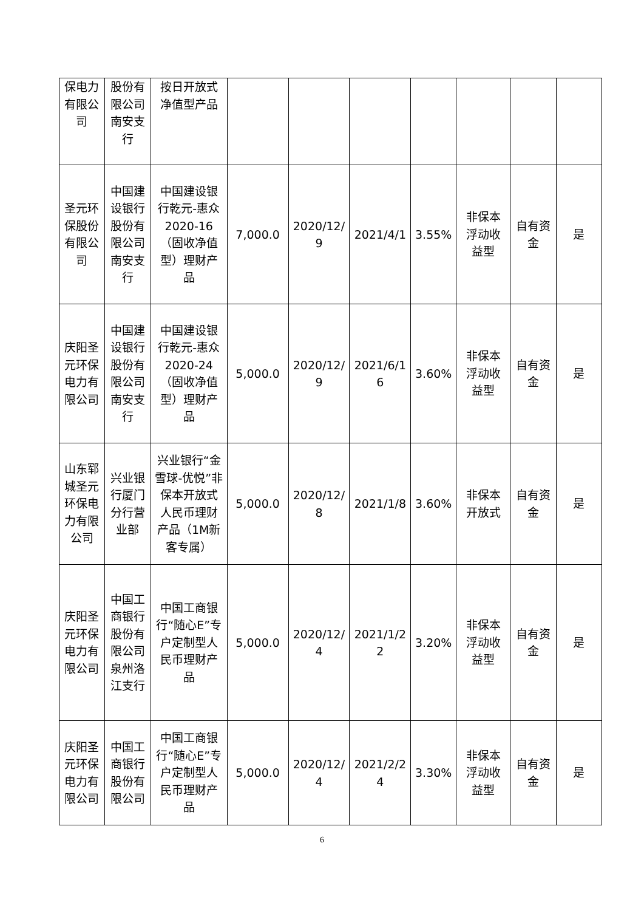| 保电力有限公司 | 股份有限公司南安支行 | 按日开放式净值型产品 | | | | | | | |
| 圣元环保股份有限公司 | 中国建设银行股份有限公司南安支行 | 中国建设银行乾元-惠众 2020-16（固收净值型）理财产品 | 7,000.0 | 2020/12/9 | 2021/4/1 | 3.55% | 非保本浮动收益型 | 自有资金 | 是 |
| 庆阳圣元环保电力有限公司 | 中国建设银行股份有限公司南安支行 | 中国建设银行乾元-惠众 2020-24（固收净值型）理财产品 | 5,000.0 | 2020/12/9 | 2021/6/16 | 3.60% | 非保本浮动收益型 | 自有资金 | 是 |
| 山东郓城圣元环保电力有限公司 | 兴业银行厦门分行营业部 | 兴业银行“金雪球-优悦”非保本开放式人民币理财产品（1M新客专属） | 5,000.0 | 2020/12/8 | 2021/1/8 | 3.60% | 非保本开放式 | 自有资金 | 是 |
| 庆阳圣元环保电力有限公司 | 中国工商银行股份有限公司泉州洛江支行 | 中国工商银行“随心E”专户定制型人民币理财产品 | 5,000.0 | 2020/12/4 | 2021/1/22 | 3.20% | 非保本浮动收益型 | 自有资金 | 是 |
| 庆阳圣元环保电力有限公司 | 中国工商银行股份有限公司 | 中国工商银行“随心E”专户定制型人民币理财产品 | 5,000.0 | 2020/12/4 | 2021/2/24 | 3.30% | 非保本浮动收益型 | 自有资金 | 是 |
6